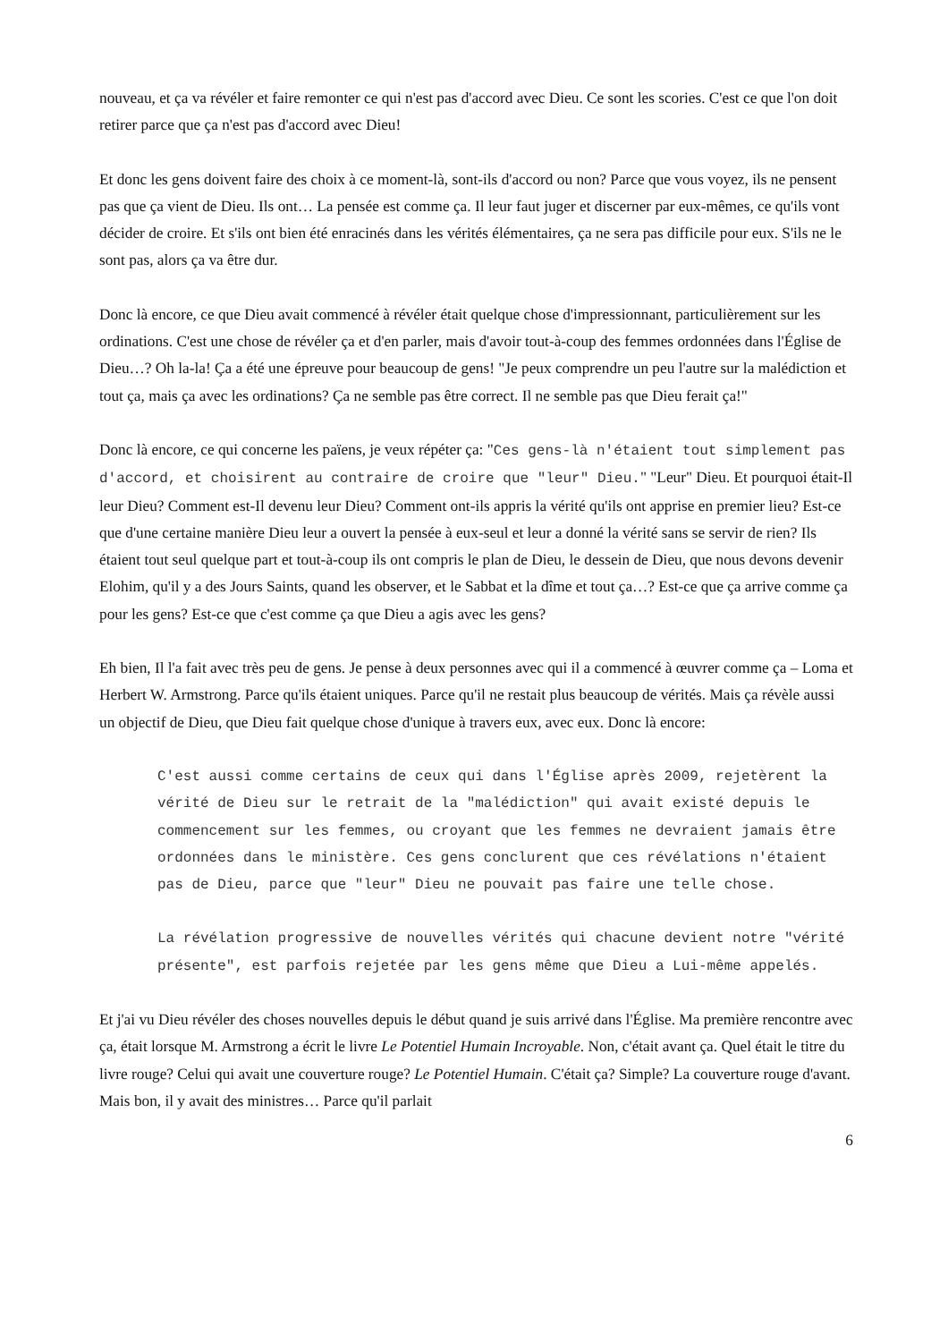nouveau, et ça va révéler et faire remonter ce qui n'est pas d'accord avec Dieu. Ce sont les scories. C'est ce que l'on doit retirer parce que ça n'est pas d'accord avec Dieu!
Et donc les gens doivent faire des choix à ce moment-là, sont-ils d'accord ou non? Parce que vous voyez, ils ne pensent pas que ça vient de Dieu. Ils ont… La pensée est comme ça. Il leur faut juger et discerner par eux-mêmes, ce qu'ils vont décider de croire. Et s'ils ont bien été enracinés dans les vérités élémentaires, ça ne sera pas difficile pour eux. S'ils ne le sont pas, alors ça va être dur.
Donc là encore, ce que Dieu avait commencé à révéler était quelque chose d'impressionnant, particulièrement sur les ordinations. C'est une chose de révéler ça et d'en parler, mais d'avoir tout-à-coup des femmes ordonnées dans l'Église de Dieu…? Oh la-la! Ça a été une épreuve pour beaucoup de gens! "Je peux comprendre un peu l'autre sur la malédiction et tout ça, mais ça avec les ordinations? Ça ne semble pas être correct. Il ne semble pas que Dieu ferait ça!"
Donc là encore, ce qui concerne les païens, je veux répéter ça: "Ces gens-là n'étaient tout simplement pas d'accord, et choisirent au contraire de croire que "leur" Dieu." "Leur" Dieu. Et pourquoi était-Il leur Dieu? Comment est-Il devenu leur Dieu? Comment ont-ils appris la vérité qu'ils ont apprise en premier lieu? Est-ce que d'une certaine manière Dieu leur a ouvert la pensée à eux-seul et leur a donné la vérité sans se servir de rien? Ils étaient tout seul quelque part et tout-à-coup ils ont compris le plan de Dieu, le dessein de Dieu, que nous devons devenir Elohim, qu'il y a des Jours Saints, quand les observer, et le Sabbat et la dîme et tout ça…? Est-ce que ça arrive comme ça pour les gens? Est-ce que c'est comme ça que Dieu a agis avec les gens?
Eh bien, Il l'a fait avec très peu de gens. Je pense à deux personnes avec qui il a commencé à œuvrer comme ça – Loma et Herbert W. Armstrong. Parce qu'ils étaient uniques. Parce qu'il ne restait plus beaucoup de vérités. Mais ça révèle aussi un objectif de Dieu, que Dieu fait quelque chose d'unique à travers eux, avec eux. Donc là encore:
C'est aussi comme certains de ceux qui dans l'Église après 2009, rejetèrent la vérité de Dieu sur le retrait de la "malédiction" qui avait existé depuis le commencement sur les femmes, ou croyant que les femmes ne devraient jamais être ordonnées dans le ministère. Ces gens conclurent que ces révélations n'étaient pas de Dieu, parce que "leur" Dieu ne pouvait pas faire une telle chose.
La révélation progressive de nouvelles vérités qui chacune devient notre "vérité présente", est parfois rejetée par les gens même que Dieu a Lui-même appelés.
Et j'ai vu Dieu révéler des choses nouvelles depuis le début quand je suis arrivé dans l'Église. Ma première rencontre avec ça, était lorsque M. Armstrong a écrit le livre Le Potentiel Humain Incroyable. Non, c'était avant ça. Quel était le titre du livre rouge? Celui qui avait une couverture rouge? Le Potentiel Humain. C'était ça? Simple? La couverture rouge d'avant. Mais bon, il y avait des ministres… Parce qu'il parlait
6